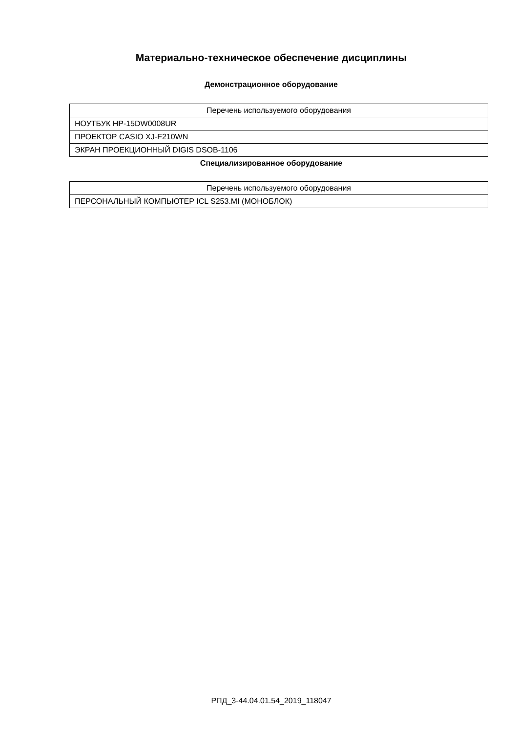Материально-техническое обеспечение дисциплины
Демонстрационное оборудование
| Перечень используемого оборудования |
| --- |
| НОУТБУК HP-15DW0008UR |
| ПРОЕКТОР CASIO XJ-F210WN |
| ЭКРАН ПРОЕКЦИОННЫЙ DIGIS DSOB-1106 |
Специализированное оборудование
| Перечень используемого оборудования |
| --- |
| ПЕРСОНАЛЬНЫЙ КОМПЬЮТЕР ICL S253.MI (МОНОБЛОК) |
РПД_3-44.04.01.54_2019_118047